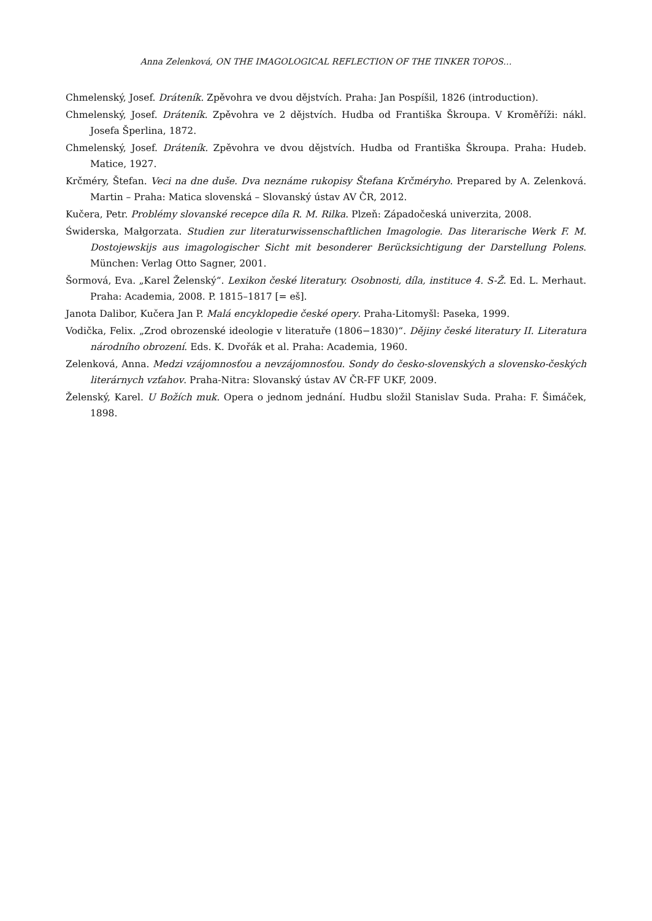Anna Zelenková, ON THE IMAGOLOGICAL REFLECTION OF THE TINKER TOPOS…
Chmelenský, Josef. Dráteník. Zpěvohra ve dvou dějstvích. Praha: Jan Pospíšil, 1826 (introduction).
Chmelenský, Josef. Dráteník. Zpěvohra ve 2 dějstvích. Hudba od Františka Škroupa. V Kroměříži: nákl. Josefa Šperlina, 1872.
Chmelenský, Josef. Dráteník. Zpěvohra ve dvou dějstvích. Hudba od Františka Škroupa. Praha: Hudeb. Matice, 1927.
Krčméry, Štefan. Veci na dne duše. Dva neznáme rukopisy Štefana Krčméryho. Prepared by A. Zelenková. Martin – Praha: Matica slovenská – Slovanský ústav AV ČR, 2012.
Kučera, Petr. Problémy slovanské recepce díla R. M. Rilka. Plzeň: Západočeská univerzita, 2008.
Świderska, Małgorzata. Studien zur literaturwissenschaftlichen Imagologie. Das literarische Werk F. M. Dostojewskijs aus imagologischer Sicht mit besonderer Berücksichtigung der Darstellung Polens. München: Verlag Otto Sagner, 2001.
Šormová, Eva. „Karel Želenský“. Lexikon české literatury. Osobnosti, díla, instituce 4. S-Ž. Ed. L. Merhaut. Praha: Academia, 2008. P. 1815–1817 [= eš].
Janota Dalibor, Kučera Jan P. Malá encyklopedie české opery. Praha-Litomyšl: Paseka, 1999.
Vodička, Felix. „Zrod obrozenské ideologie v literatuře (1806−1830)“. Dějiny české literatury II. Literatura národního obrození. Eds. K. Dvořák et al. Praha: Academia, 1960.
Zelenková, Anna. Medzi vzájomnosťou a nevzájomnosťou. Sondy do česko-slovenských a slovensko-českých literárnych vzťahov. Praha-Nitra: Slovanský ústav AV ČR-FF UKF, 2009.
Želenský, Karel. U Božích muk. Opera o jednom jednání. Hudbu složil Stanislav Suda. Praha: F. Šimáček, 1898.